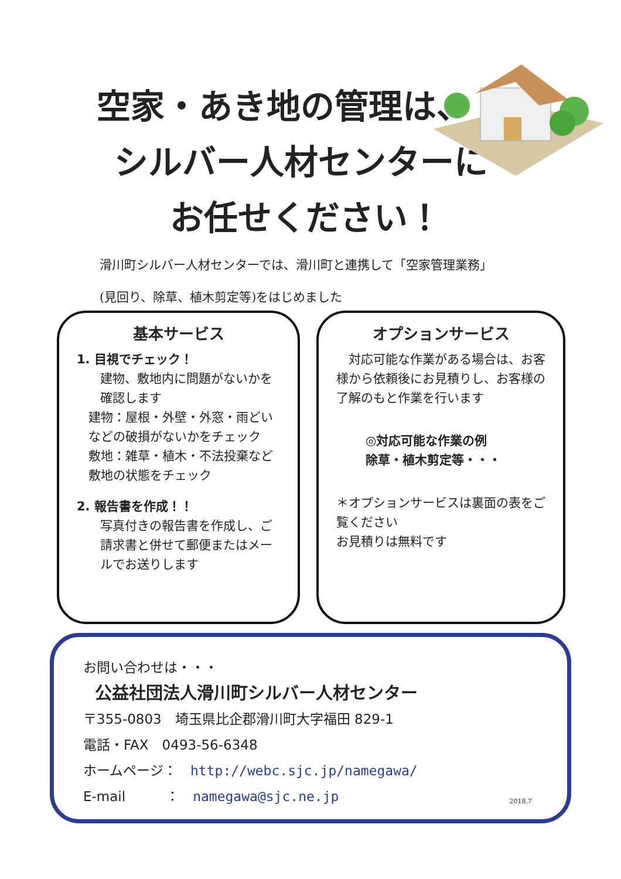空家・あき地の管理は、
シルバー人材センターに
お任せください！
滑川町シルバー人材センターでは、滑川町と連携して「空家管理業務」
(見回り、除草、植木剪定等)をはじめました
基本サービス
1. 目視でチェック！
建物、敷地内に問題がないかを確認します
建物：屋根・外壁・外窓・雨どいなどの破損がないかをチェック
敷地：雑草・植木・不法投棄など敷地の状態をチェック
2. 報告書を作成！！
写真付きの報告書を作成し、ご請求書と併せて郵便またはメールでお送りします
オプションサービス
　対応可能な作業がある場合は、お客様から依頼後にお見積りし、お客様の了解のもと作業を行います
◎対応可能な作業の例
除草・植木剪定等・・・
＊オプションサービスは裏面の表をご覧ください
お見積りは無料です
お問い合わせは・・・
公益社団法人滑川町シルバー人材センター
〒355-0803　埼玉県比企郡滑川町大字福田 829-1
電話・FAX　0493-56-6348
ホームページ：　http://webc.sjc.jp/namegawa/
E-mail　　　：　namegawa@sjc.ne.jp
2018.7